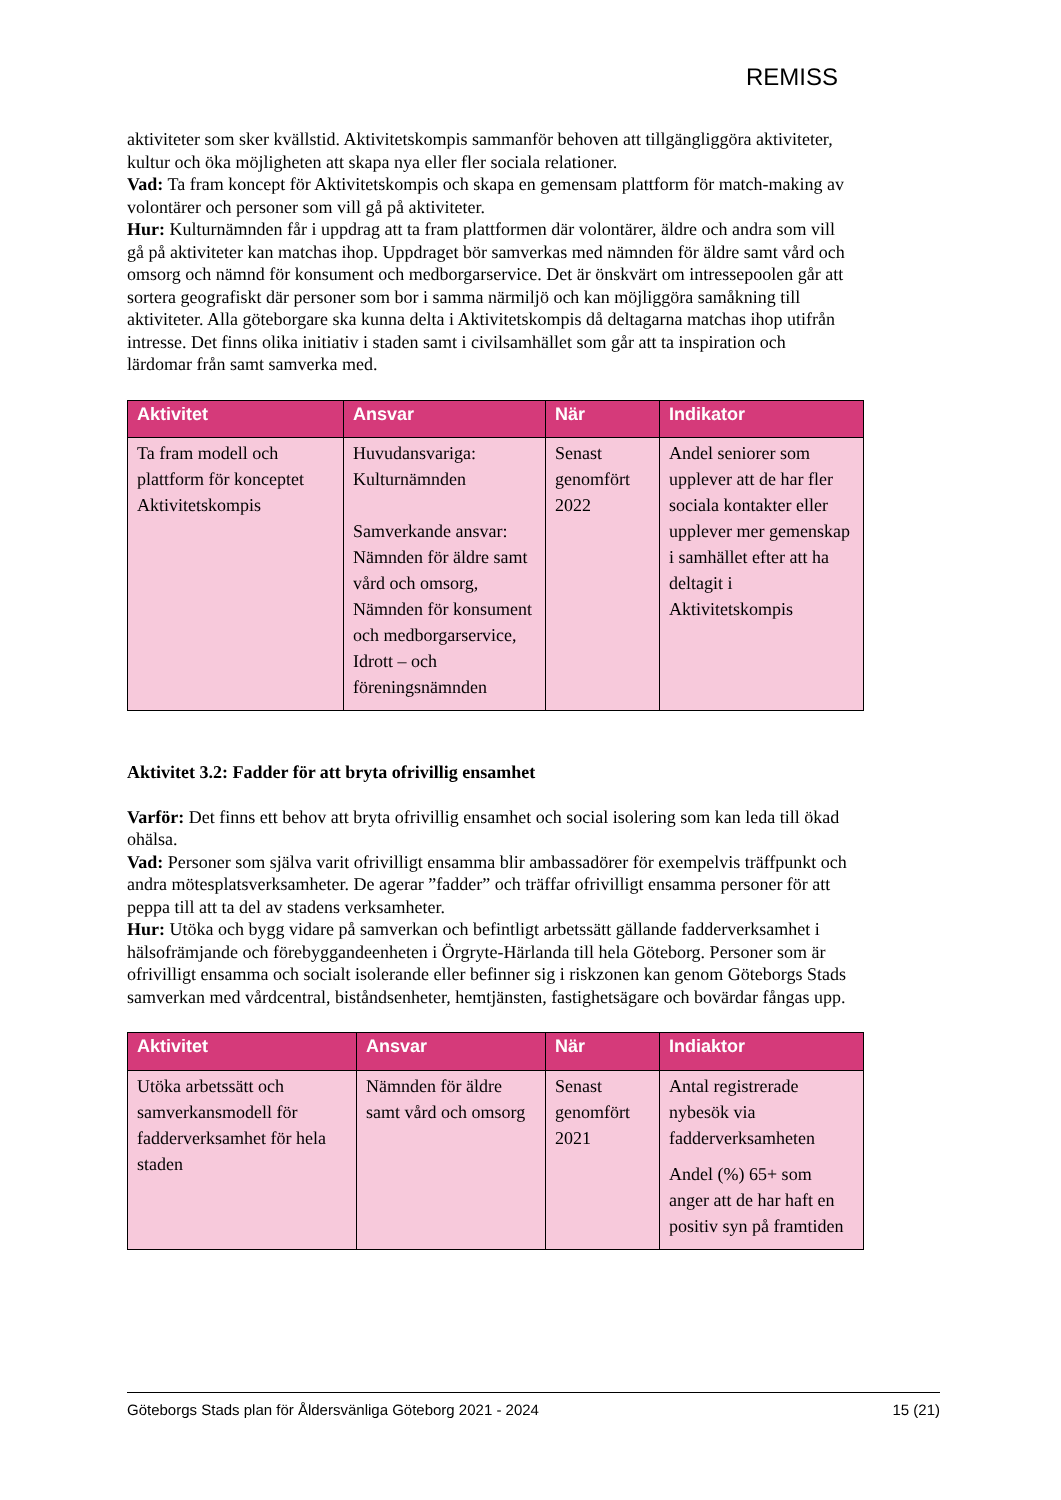REMISS
aktiviteter som sker kvällstid. Aktivitetskompis sammanför behoven att tillgängliggöra aktiviteter, kultur och öka möjligheten att skapa nya eller fler sociala relationer.
Vad: Ta fram koncept för Aktivitetskompis och skapa en gemensam plattform för match-making av volontärer och personer som vill gå på aktiviteter.
Hur: Kulturnämnden får i uppdrag att ta fram plattformen där volontärer, äldre och andra som vill gå på aktiviteter kan matchas ihop. Uppdraget bör samverkas med nämnden för äldre samt vård och omsorg och nämnd för konsument och medborgarservice. Det är önskvärt om intressepoolen går att sortera geografiskt där personer som bor i samma närmiljö och kan möjliggöra samåkning till aktiviteter. Alla göteborgare ska kunna delta i Aktivitetskompis då deltagarna matchas ihop utifrån intresse. Det finns olika initiativ i staden samt i civilsamhället som går att ta inspiration och lärdomar från samt samverka med.
| Aktivitet | Ansvar | När | Indikator |
| --- | --- | --- | --- |
| Ta fram modell och plattform för konceptet Aktivitetskompis | Huvudansvariga: Kulturnämnden Samverkande ansvar: Nämnden för äldre samt vård och omsorg, Nämnden för konsument och medborgarservice, Idrott – och föreningsnämnden | Senast genomfört 2022 | Andel seniorer som upplever att de har fler sociala kontakter eller upplever mer gemenskap i samhället efter att ha deltagit i Aktivitetskompis |
Aktivitet 3.2: Fadder för att bryta ofrivillig ensamhet
Varför: Det finns ett behov att bryta ofrivillig ensamhet och social isolering som kan leda till ökad ohälsa.
Vad: Personer som själva varit ofrivilligt ensamma blir ambassadörer för exempelvis träffpunkt och andra mötesplatsverksamheter. De agerar ”fadder” och träffar ofrivilligt ensamma personer för att peppa till att ta del av stadens verksamheter.
Hur: Utöka och bygg vidare på samverkan och befintligt arbetssätt gällande fadderverksamhet i hälsofrämjande och förebyggandeenheten i Örgryte-Härlanda till hela Göteborg. Personer som är ofrivilligt ensamma och socialt isolerande eller befinner sig i riskzonen kan genom Göteborgs Stads samverkan med vårdcentral, biståndsenheter, hemtjänsten, fastighetsägare och bovärdar fångas upp.
| Aktivitet | Ansvar | När | Indiaktor |
| --- | --- | --- | --- |
| Utöka arbetssätt och samverkansmodell för fadderverksamhet för hela staden | Nämnden för äldre samt vård och omsorg | Senast genomfört 2021 | Antal registrerade nybesök via fadderverksamheten Andel (%) 65+ som anger att de har haft en positiv syn på framtiden |
Göteborgs Stads plan för Åldersvänliga Göteborg 2021 - 2024 15 (21)